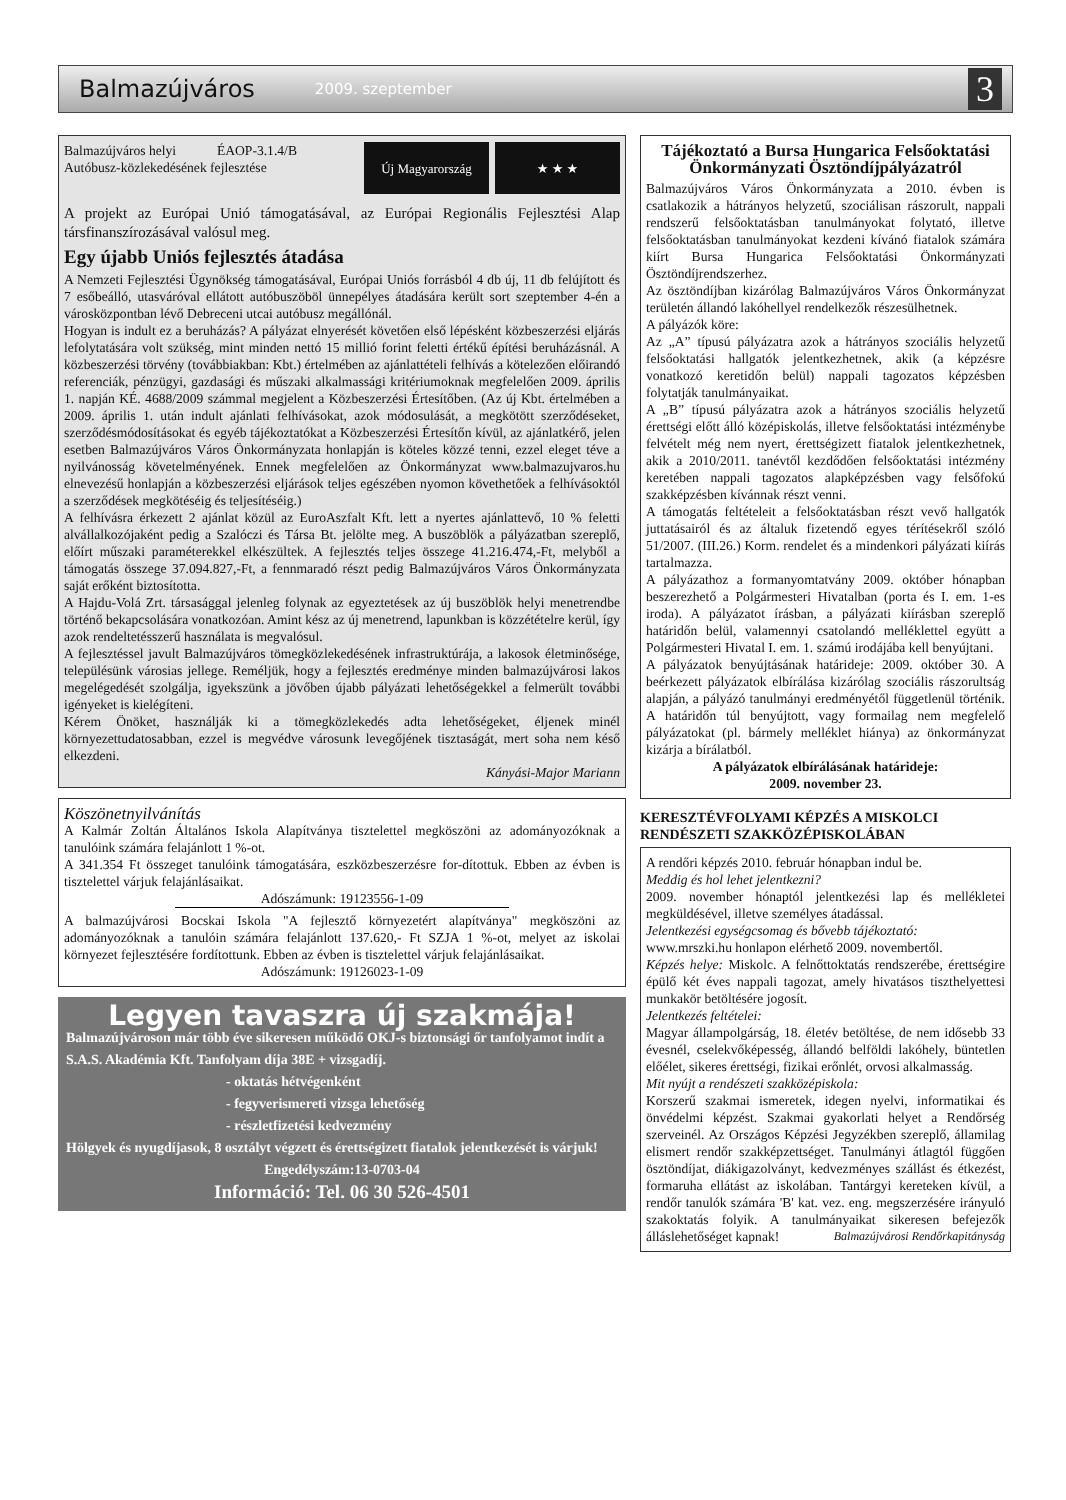Balmazújváros 2009. szeptember 3
Új Magyarország ★ ★ ★
Balmazújváros helyi ÉAOP-3.1.4/B
Autóbusz-közlekedésének fejlesztése
A projekt az Európai Unió támogatásával, az Európai Regionális Fejlesztési Alap társfinanszírozásával valósul meg.
Egy újabb Uniós fejlesztés átadása
A Nemzeti Fejlesztési Ügynökség támogatásával, Európai Uniós forrásból 4 db új, 11 db felújított és 7 esőbeálló, utasváróval ellátott autóbuszöböl ünnepélyes átadására került sort szeptember 4-én a városközpontban lévő Debreceni utcai autóbusz megállónál.
Hogyan is indult ez a beruházás? A pályázat elnyerését követően első lépésként közbeszerzési eljárás lefolytatására volt szükség, mint minden nettó 15 millió forint feletti értékű építési beruházásnál. A közbeszerzési törvény (továbbiakban: Kbt.) értelmében az ajánlattételi felhívás a kötelezően előirandó referenciák, pénzügyi, gazdasági és műszaki alkalmassági kritériumoknak megfelelően 2009. április 1. napján KÉ. 4688/2009 számmal megjelent a Közbeszerzési Értesítőben. (Az új Kbt. értelmében a 2009. április 1. után indult ajánlati felhívásokat, azok módosulását, a megkötött szerződéseket, szerződésmódosításokat és egyéb tájékoztatókat a Közbeszerzési Értesítőn kívül, az ajánlatkérő, jelen esetben Balmazújváros Város Önkormányzata honlapján is köteles közzé tenni, ezzel eleget téve a nyilvánosság követelményének. Ennek megfelelően az Önkormányzat www.balmazujvaros.hu elnevezésű honlapján a közbeszerzési eljárások teljes egészében nyomon követhetőek a felhívásoktól a szerződések megkötéséig és teljesítéséig.)
A felhívásra érkezett 2 ajánlat közül az EuroAszfalt Kft. lett a nyertes ajánlattevő, 10 % feletti alvállalkozójaként pedig a Szalóczi és Társa Bt. jelölte meg. A buszöblök a pályázatban szereplő, előírt műszaki paraméterekkel elkészültek. A fejlesztés teljes összege 41.216.474,-Ft, melyből a támogatás összege 37.094.827,-Ft, a fennmaradó részt pedig Balmazújváros Város Önkormányzata saját erőként biztosította.
A Hajdu-Volá Zrt. társasággal jelenleg folynak az egyeztetések az új buszöblök helyi menetrendbe történő bekapcsolására vonatkozóan. Amint kész az új menetrend, lapunkban is közzétételre kerül, így azok rendeltetésszerű használata is megvalósul.
A fejlesztéssel javult Balmazújváros tömegközlekedésének infrastruktúrája, a lakosok életminősége, településünk városias jellege. Reméljük, hogy a fejlesztés eredménye minden balmazújvárosi lakos megelégedését szolgálja, igyekszünk a jövőben újabb pályázati lehetőségekkel a felmerült további igényeket is kielégíteni.
Kérem Önöket, használják ki a tömegközlekedés adta lehetőségeket, éljenek minél környezettudatosabban, ezzel is megvédve városunk levegőjének tisztaságát, mert soha nem késő elkezdeni.
Kányási-Major Mariann
Köszönetnyilvánítás
A Kalmár Zoltán Általános Iskola Alapítványa tisztelettel megköszöni az adományozóknak a tanulóink számára felajánlott 1 %-ot.
A 341.354 Ft összeget tanulóink támogatására, eszközbeszerzésre for-dítottuk. Ebben az évben is tisztelettel várjuk felajánlásaikat.
Adószámunk: 19123556-1-09
A balmazújvárosi Bocskai Iskola "A fejlesztő környezetért alapítványa" megköszöni az adományozóknak a tanulóin számára felajánlott 137.620,- Ft SZJA 1 %-ot, melyet az iskolai környezet fejlesztésére fordítottunk. Ebben az évben is tisztelettel várjuk felajánlásaikat.
Adószámunk: 19126023-1-09
Legyen tavaszra új szakmája!
Balmazújvároson már több éve sikeresen működő OKJ-s biztonsági őr tanfolyamot indít a S.A.S. Akadémia Kft. Tanfolyam díja 38E + vizsgadíj.
- oktatás hétvégenként
- fegyverismereti vizsga lehetőség
- részletfizetési kedvezmény
Hölgyek és nyugdíjasok, 8 osztályt végzett és érettségizett fiatalok jelentkezését is várjuk!
Engedélyszám:13-0703-04
Információ: Tel. 06 30 526-4501
Tájékoztató a Bursa Hungarica Felsőoktatási Önkormányzati Ösztöndíjpályázatról
Balmazújváros Város Önkormányzata a 2010. évben is csatlakozik a hátrányos helyzetű, szociálisan rászorult, nappali rendszerű felsőoktatásban tanulmányokat folytató, illetve felsőoktatásban tanulmányokat kezdeni kívánó fiatalok számára kiírt Bursa Hungarica Felsőoktatási Önkormányzati Ösztöndíjrendszerhez.
Az ösztöndíjban kizárólag Balmazújváros Város Önkormányzat területén állandó lakóhellyel rendelkezők részesülhetnek.
A pályázók köre:
Az „A” típusú pályázatra azok a hátrányos szociális helyzetű felsőoktatási hallgatók jelentkezhetnek, akik (a képzésre vonatkozó keretidőn belül) nappali tagozatos képzésben folytatják tanulmányaikat.
A „B” típusú pályázatra azok a hátrányos szociális helyzetű érettségi előtt álló középiskolás, illetve felsőoktatási intézménybe felvételt még nem nyert, érettségizett fiatalok jelentkezhetnek, akik a 2010/2011. tanévtől kezdődően felsőoktatási intézmény keretében nappali tagozatos alapképzésben vagy felsőfokú szakképzésben kívánnak részt venni.
A támogatás feltételeit a felsőoktatásban részt vevő hallgatók juttatásairól és az általuk fizetendő egyes térítésekről szóló 51/2007. (III.26.) Korm. rendelet és a mindenkori pályázati kiírás tartalmazza.
A pályázathoz a formanyomtatvány 2009. október hónapban beszerezhető a Polgármesteri Hivatalban (porta és I. em. 1-es iroda). A pályázatot írásban, a pályázati kiírásban szereplő határidőn belül, valamennyi csatolandó melléklettel együtt a Polgármesteri Hivatal I. em. 1. számú irodájába kell benyújtani.
A pályázatok benyújtásának határideje: 2009. október 30. A beérkezett pályázatok elbírálása kizárólag szociális rászorultság alapján, a pályázó tanulmányi eredményétől függetlenül történik. A határidőn túl benyújtott, vagy formailag nem megfelelő pályázatokat (pl. bármely melléklet hiánya) az önkormányzat kizárja a bírálatból.
A pályázatok elbírálásának határideje:
2009. november 23.
KERESZTÉVFOLYAMI KÉPZÉS A MISKOLCI RENDÉSZETI SZAKKÖZÉPISKOLÁBAN
A rendőri képzés 2010. február hónapban indul be.
Meddig és hol lehet jelentkezni?
2009. november hónaptól jelentkezési lap és mellékletei megküldésével, illetve személyes átadással.
Jelentkezési egységcsomag és bővebb tájékoztató:
www.mrszki.hu honlapon elérhető 2009. novembertől.
Képzés helye: Miskolc. A felnőttoktatás rendszerébe, érettségire épülő két éves nappali tagozat, amely hivatásos tiszthelyettesi munkakör betöltésére jogosít.
Jelentkezés feltételei:
Magyar állampolgárság, 18. életév betöltése, de nem idősebb 33 évesnél, cselekvőképesség, állandó belföldi lakóhely, büntetlen előélet, sikeres érettségi, fizikai erőnlét, orvosi alkalmasság.
Mit nyújt a rendészeti szakközépiskola:
Korszerű szakmai ismeretek, idegen nyelvi, informatikai és önvédelmi képzést. Szakmai gyakorlati helyet a Rendőrség szerveinél. Az Országos Képzési Jegyzékben szereplő, államilag elismert rendőr szakképzettséget. Tanulmányi átlagtól függően ösztöndíjat, diákigazolványt, kedvezményes szállást és étkezést, formaruha ellátást az iskolában. Tantárgyi kereteken kívül, a rendőr tanulók számára 'B' kat. vez. eng. megszerzésére irányuló szakoktatás folyik. A tanulmányaikat sikeresen befejezők álláslehetőséget kapnak! Balmazújvárosi Rendőrkapitányság